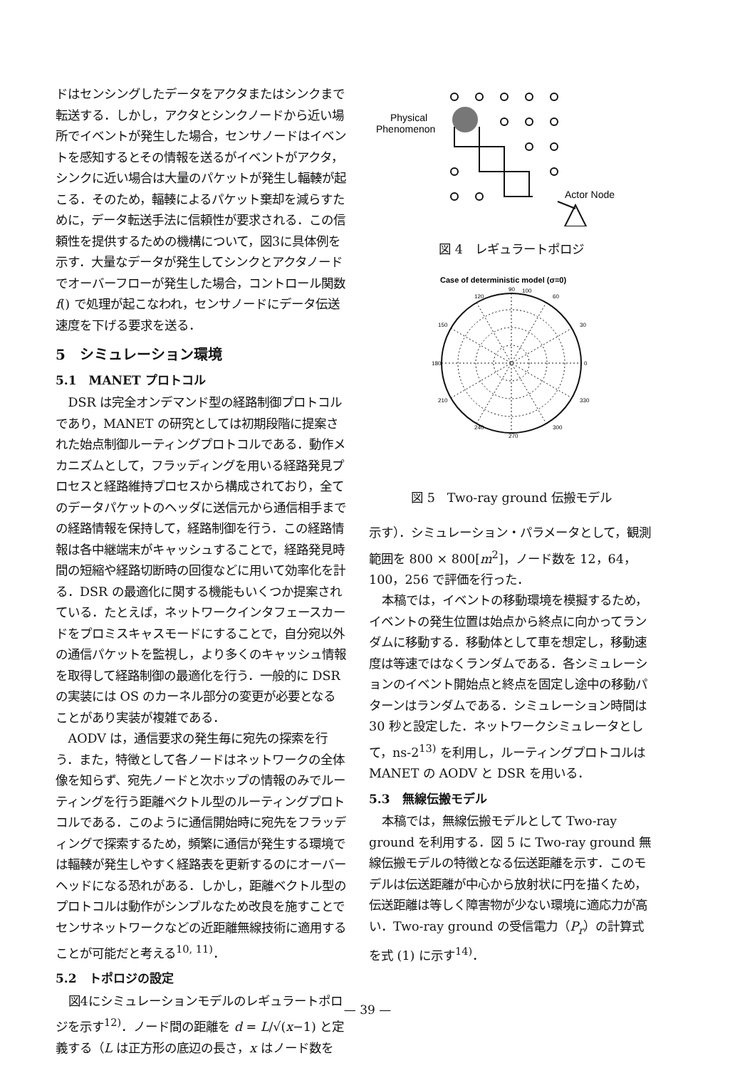ドはセンシングしたデータをアクタまたはシンクまで転送する．しかし，アクタとシンクノードから近い場所でイベントが発生した場合，センサノードはイベントを感知するとその情報を送るがイベントがアクタ，シンクに近い場合は大量のパケットが発生し輻輳が起こる．そのため，輻輳によるパケット棄却を減らすために，データ転送手法に信頼性が要求される．この信頼性を提供するための機構について，図3に具体例を示す．大量なデータが発生してシンクとアクタノードでオーバーフローが発生した場合，コントロール関数 f() で処理が起こなわれ，センサノードにデータ伝送速度を下げる要求を送る．
5　シミュレーション環境
5.1　MANET プロトコル
DSR は完全オンデマンド型の経路制御プロトコルであり，MANET の研究としては初期段階に提案された始点制御ルーティングプロトコルである．動作メカニズムとして，フラッディングを用いる経路発見プロセスと経路維持プロセスから構成されており，全てのデータパケットのヘッダに送信元から通信相手までの経路情報を保持して，経路制御を行う．この経路情報は各中継端末がキャッシュすることで，経路発見時間の短縮や経路切断時の回復などに用いて効率化を計る．DSR の最適化に関する機能もいくつか提案されている．たとえば，ネットワークインタフェースカードをプロミスキャスモードにすることで，自分宛以外の通信パケットを監視し，より多くのキャッシュ情報を取得して経路制御の最適化を行う．一般的に DSR の実装には OS のカーネル部分の変更が必要となることがあり実装が複雑である．
AODV は，通信要求の発生毎に宛先の探索を行う．また，特徴として各ノードはネットワークの全体像を知らず、宛先ノードと次ホップの情報のみでルーティングを行う距離ベクトル型のルーティングプロトコルである．このように通信開始時に宛先をフラッディングで探索するため，頻繁に通信が発生する環境では輻輳が発生しやすく経路表を更新するのにオーバーヘッドになる恐れがある．しかし，距離ベクトル型のプロトコルは動作がシンプルなため改良を施すことでセンサネットワークなどの近距離無線技術に適用することが可能だと考える<sup>10, 11)</sup>．
5.2　トポロジの設定
図4にシミュレーションモデルのレギュラートポロジを示す<sup>12)</sup>．ノード間の距離を d = L/√(x−1) と定義する（L は正方形の底辺の長さ，x はノード数を
Physical
Phenomenon
Actor Node
図 4　レギュラートポロジ
Case of deterministic model (σ=0)
90
100
120
60
150
30
180
0
210
330
240
300
270
図 5　Two-ray ground 伝搬モデル
示す）．シミュレーション・パラメータとして，観測範囲を 800 × 800[m<sup>2</sup>]，ノード数を 12，64，100，256 で評価を行った．
本稿では，イベントの移動環境を模擬するため，イベントの発生位置は始点から終点に向かってランダムに移動する．移動体として車を想定し，移動速度は等速ではなくランダムである．各シミュレーションのイベント開始点と終点を固定し途中の移動パターンはランダムである．シミュレーション時間は 30 秒と設定した．ネットワークシミュレータとして，ns-2<sup>13)</sup> を利用し，ルーティングプロトコルは MANET の AODV と DSR を用いる．
5.3　無線伝搬モデル
本稿では，無線伝搬モデルとして Two-ray ground を利用する．図 5 に Two-ray ground 無線伝搬モデルの特徴となる伝送距離を示す．このモデルは伝送距離が中心から放射状に円を描くため，伝送距離は等しく障害物が少ない環境に適応力が高い．Two-ray ground の受信電力（P<sub>r</sub>）の計算式を式 (1) に示す<sup>14)</sup>．
— 39 —